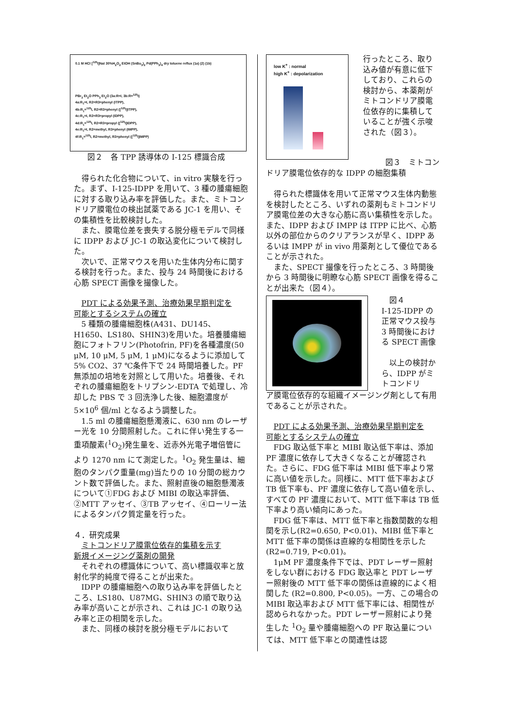0.1 M HCl [<sup>125</sup>I]NaI 30%H<sub>2</sub>O<sub>2</sub> EtOH (SnBu<sub>3</sub>)<sub>2</sub> Pd(PPh<sub>3</sub>)<sub>4</sub> dry toluene reflux (1a) (2) (1b)
PBr<sub>3</sub> Et<sub>2</sub>O PPh<sub>3</sub> Et<sub>2</sub>O (3a:R=I, 3b:R=<sup>125</sup>I)
4a:R<sub>1</sub>=I, R2=R3=phenyl (ITPP),
4b:R<sub>1</sub>=<sup>125</sup>I, R2=R3=phenyl ([<sup>125</sup>I]ITPP),
4c:R<sub>1</sub>=I, R2=R3=propyl (IDPP),
4d:R<sub>1</sub>=<sup>125</sup>I, R2=R3=propyl ([<sup>125</sup>I]IDPP),
4e:R<sub>1</sub>=I, R2=methyl, R3=phenyl (IMPP),
4f:R<sub>1</sub>=<sup>125</sup>I, R2=methyl, R3=phenyl ([<sup>125</sup>I]IMPP)
図２　各 TPP 誘導体の I-125 標識合成
得られた化合物について、in vitro 実験を行った。まず、I-125-IDPP を用いて、3 種の腫瘍細胞に対する取り込み率を評価した。また、ミトコンドリア膜電位の検出試薬である JC-1 を用い、その集積性を比較検討した。
また、膜電位差を喪失する脱分極モデルで同様に IDPP および JC-1 の取込変化について検討した。
次いで、正常マウスを用いた生体内分布に関する検討を行った。また、投与 24 時間後における心筋 SPECT 画像を撮像した。
PDT による効果予測、治療効果早期判定を
可能とするシステムの確立
5 種類の腫瘍細胞株(A431、DU145、H1650、LS180、SHIN3)を用いた。培養腫瘍細胞にフォトフリン(Photofrin, PF)を各種濃度(50 μM, 10 μM, 5 μM, 1 μM)になるように添加して 5% CO2、37 ℃条件下で 24 時間培養した。PF 無添加の培地を対照として用いた。培養後、それぞれの腫瘍細胞をトリプシン-EDTA で処理し、冷却した PBS で 3 回洗浄した後、細胞濃度が 5×10<sup>6</sup> 個/ml となるよう調整した。
1.5 ml の腫瘍細胞懸濁液に、630 nm のレーザー光を 10 分間照射した。これに伴い発生する一重項酸素(<sup>1</sup>O<sub>2</sub>)発生量を、近赤外光電子増倍管により 1270 nm にて測定した。<sup>1</sup>O<sub>2</sub> 発生量は、細胞のタンパク重量(mg)当たりの 10 分間の総カウント数で評価した。また、照射直後の細胞懸濁液について①FDG および MIBI の取込率評価、②MTT アッセイ、③TB アッセイ、④ローリー法によるタンパク質定量を行った。
４．研究成果
ミトコンドリア膜電位依存的集積を示す
新規イメージング薬剤の開発
それぞれの標識体について、高い標識収率と放射化学的純度で得ることが出来た。
IDPP の腫瘍細胞への取り込み率を評価したところ、LS180、U87MG、SHIN3 の順で取り込み率が高いことが示され、これは JC-1 の取り込み率と正の相関を示した。
また、同様の検討を脱分極モデルにおいて
low K<sup>+</sup> : normal
high K<sup>+</sup> : depolarization
行ったところ、取り込み値が有意に低下しており、これらの検討から、本薬剤がミトコンドリア膜電位依存的に集積していることが強く示唆された（図３）。
図３　ミトコン
ドリア膜電位依存的な IDPP の細胞集積
得られた標識体を用いて正常マウス生体内動態を検討したところ、いずれの薬剤もミトコンドリア膜電位差の大きな心筋に高い集積性を示した。また、IDPP および IMPP は ITPP に比べ、心筋以外の部位からのクリアランスが早く、IDPP あるいは IMPP が in vivo 用薬剤として優位であることが示された。
また、SPECT 撮像を行ったところ、3 時間後から 3 時間後に明瞭な心筋 SPECT 画像を得ることが出来た（図４）。
　図４
I-125-IDPP の正常マウス投与 3 時間後における SPECT 画像
　以上の検討から、IDPP がミトコンドリ
ア膜電位依存的な組織イメージング剤として有用であることが示された。
PDT による効果予測、治療効果早期判定を
可能とするシステムの確立
FDG 取込低下率と MIBI 取込低下率は、添加 PF 濃度に依存して大きくなることが確認された。さらに、FDG 低下率は MIBI 低下率より常に高い値を示した。同様に、MTT 低下率および TB 低下率も、PF 濃度に依存して高い値を示し、すべての PF 濃度において、MTT 低下率は TB 低下率より高い傾向にあった。
FDG 低下率は、MTT 低下率と指数関数的な相関を示し(R2=0.650, P<0.01)、MIBI 低下率と MTT 低下率の関係は直線的な相関性を示した(R2=0.719, P<0.01)。
1μM PF 濃度条件下では、PDT レーザー照射をしない群における FDG 取込率と PDT レーザー照射後の MTT 低下率の関係は直線的によく相関した (R2=0.800, P<0.05)。一方、この場合の MIBI 取込率および MTT 低下率には、相関性が認められなかった。PDT レーザー照射により発生した <sup>1</sup>O<sub>2</sub> 量や腫瘍細胞への PF 取込量については、MTT 低下率との関連性は認